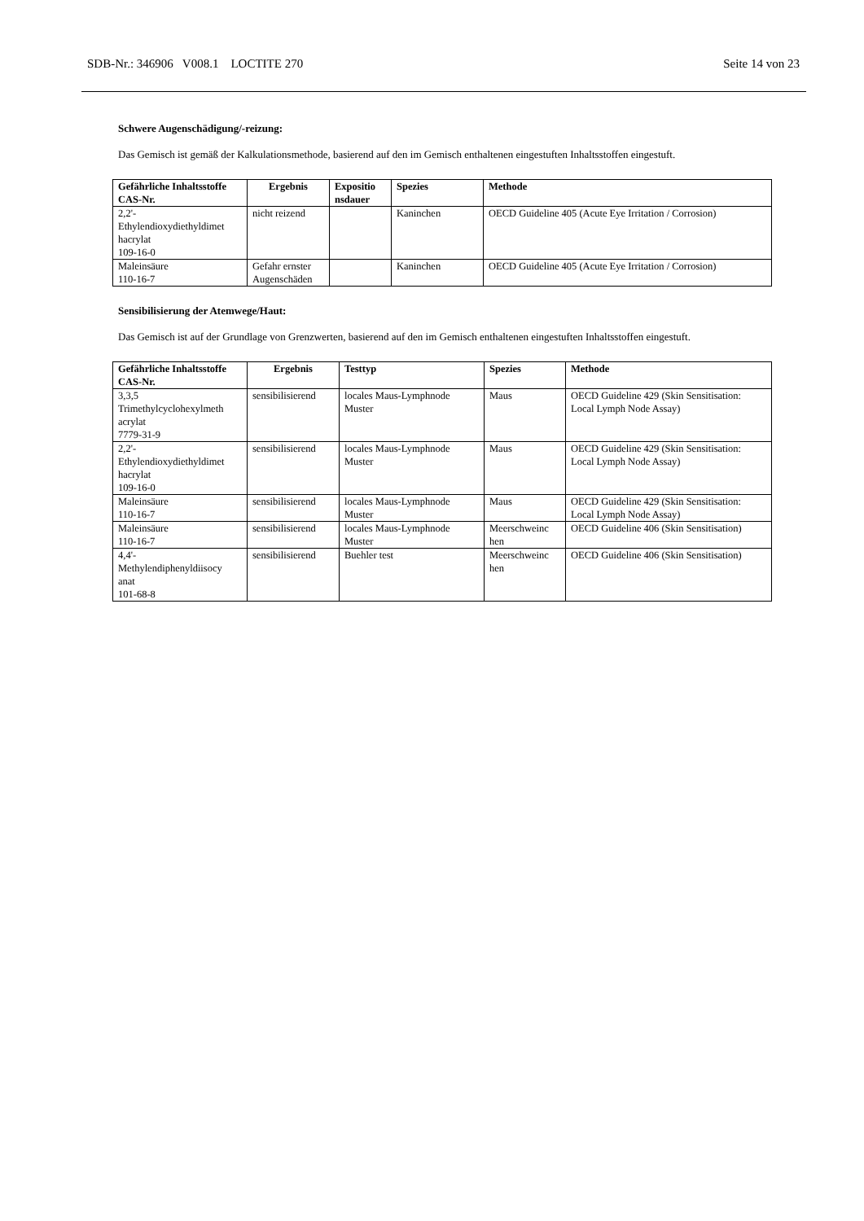SDB-Nr.: 346906 V008.1 LOCTITE 270 Seite 14 von 23
Schwere Augenschädigung/-reizung:
Das Gemisch ist gemäß der Kalkulationsmethode, basierend auf den im Gemisch enthaltenen eingestuften Inhaltsstoffen eingestuft.
| Gefährliche Inhaltsstoffe CAS-Nr. | Ergebnis | Expositio nsdauer | Spezies | Methode |
| --- | --- | --- | --- | --- |
| 2,2'- Ethylendioxydiethyldimet hacrylat 109-16-0 | nicht reizend | | Kaninchen | OECD Guideline 405 (Acute Eye Irritation / Corrosion) |
| Maleinsäure 110-16-7 | Gefahr ernster Augenschäden | | Kaninchen | OECD Guideline 405 (Acute Eye Irritation / Corrosion) |
Sensibilisierung der Atemwege/Haut:
Das Gemisch ist auf der Grundlage von Grenzwerten, basierend auf den im Gemisch enthaltenen eingestuften Inhaltsstoffen eingestuft.
| Gefährliche Inhaltsstoffe CAS-Nr. | Ergebnis | Testtyp | Spezies | Methode |
| --- | --- | --- | --- | --- |
| 3,3,5 Trimethylcyclohexylmeth acrylat 7779-31-9 | sensibilisierend | locales Maus-Lymphnode Muster | Maus | OECD Guideline 429 (Skin Sensitisation: Local Lymph Node Assay) |
| 2,2'- Ethylendioxydiethyldimet hacrylat 109-16-0 | sensibilisierend | locales Maus-Lymphnode Muster | Maus | OECD Guideline 429 (Skin Sensitisation: Local Lymph Node Assay) |
| Maleinsäure 110-16-7 | sensibilisierend | locales Maus-Lymphnode Muster | Maus | OECD Guideline 429 (Skin Sensitisation: Local Lymph Node Assay) |
| Maleinsäure 110-16-7 | sensibilisierend | locales Maus-Lymphnode Muster | Meerschweinc hen | OECD Guideline 406 (Skin Sensitisation) |
| 4,4'- Methylendiphenyldiisocy anat 101-68-8 | sensibilisierend | Buehler test | Meerschweinc hen | OECD Guideline 406 (Skin Sensitisation) |